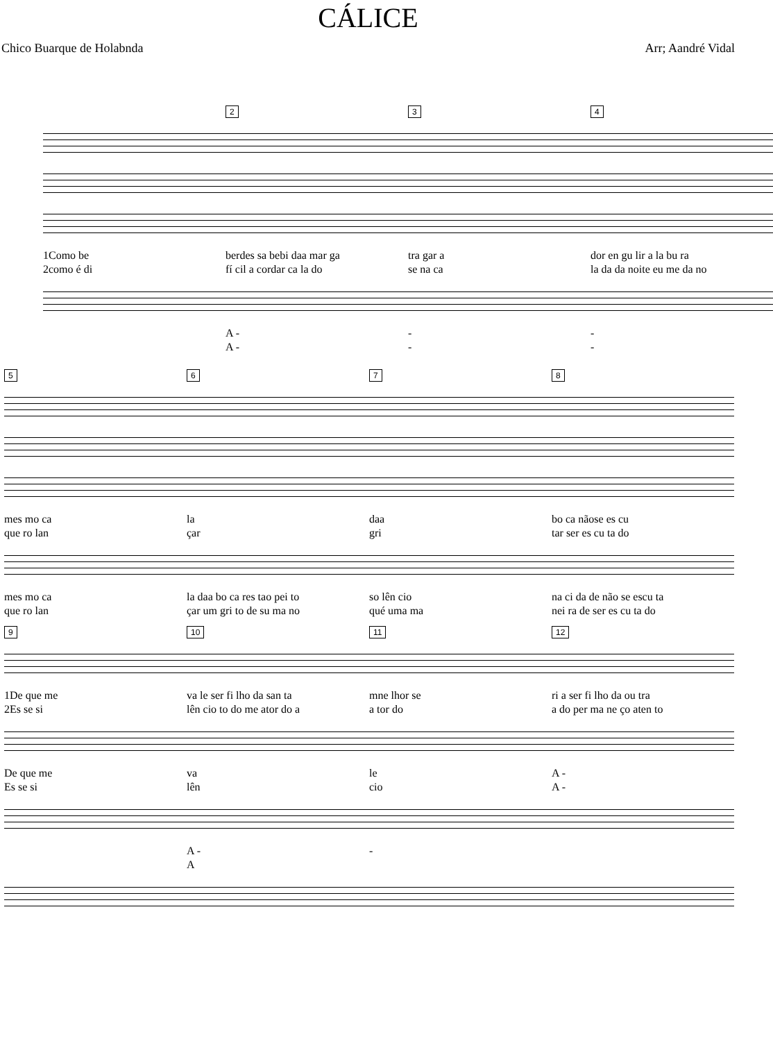CÁLICE
Chico Buarque de Holabnda Arr; Aandré Vidal
234
1Como be berdes sa bebi daa mar ga tra gar a dor en gu lir a la bu ra
2como é di fí cil a cordar ca la do se na ca la da da noite eu me da no
A - - -
A - - -
5678
mes mo ca la daa bo ca nãose es cu
que ro lan çar gri tar ser es cu ta do
mes mo ca la daa bo ca res tao pei to so lên cio na ci da de não se escu ta
que ro lan çar um gri to de su ma no qué uma ma nei ra de ser es cu ta do
9 10 11 12
1De que me va le ser fi lho da san ta mne lhor se ri a ser fi lho da ou tra
2Es se si lên cio to do me ator do a a tor do a do per ma ne ço aten to
De que me va le A -
Es se si lên cio A -
A - -
A